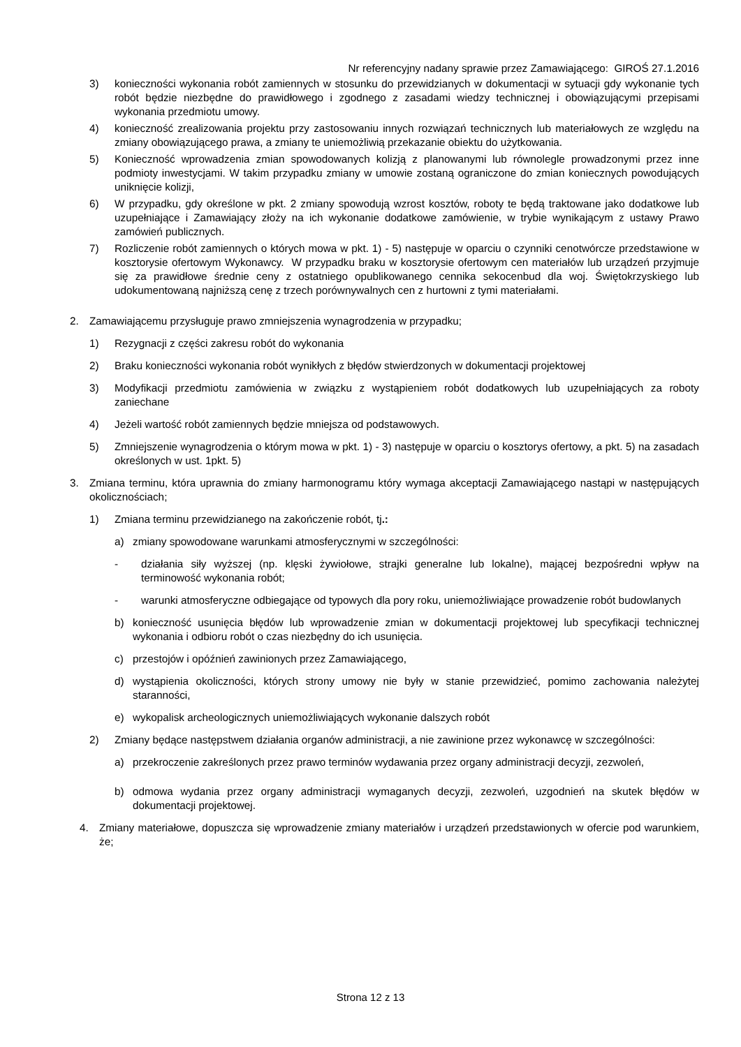Nr referencyjny nadany sprawie przez Zamawiającego: GIROŚ 27.1.2016
3) konieczności wykonania robót zamiennych w stosunku do przewidzianych w dokumentacji w sytuacji gdy wykonanie tych robót będzie niezbędne do prawidłowego i zgodnego z zasadami wiedzy technicznej i obowiązującymi przepisami wykonania przedmiotu umowy.
4) konieczność zrealizowania projektu przy zastosowaniu innych rozwiązań technicznych lub materiałowych ze względu na zmiany obowiązującego prawa, a zmiany te uniemożliwią przekazanie obiektu do użytkowania.
5) Konieczność wprowadzenia zmian spowodowanych kolizją z planowanymi lub równolegle prowadzonymi przez inne podmioty inwestycjami. W takim przypadku zmiany w umowie zostaną ograniczone do zmian koniecznych powodujących uniknięcie kolizji,
6) W przypadku, gdy określone w pkt. 2 zmiany spowodują wzrost kosztów, roboty te będą traktowane jako dodatkowe lub uzupełniające i Zamawiający złoży na ich wykonanie dodatkowe zamówienie, w trybie wynikającym z ustawy Prawo zamówień publicznych.
7) Rozliczenie robót zamiennych o których mowa w pkt. 1) - 5) następuje w oparciu o czynniki cenotwórcze przedstawione w kosztorysie ofertowym Wykonawcy. W przypadku braku w kosztorysie ofertowym cen materiałów lub urządzeń przyjmuje się za prawidłowe średnie ceny z ostatniego opublikowanego cennika sekocenbud dla woj. Świętokrzyskiego lub udokumentowaną najniższą cenę z trzech porównywalnych cen z hurtowni z tymi materiałami.
2. Zamawiającemu przysługuje prawo zmniejszenia wynagrodzenia w przypadku;
1) Rezygnacji z części zakresu robót do wykonania
2) Braku konieczności wykonania robót wynikłych z błędów stwierdzonych w dokumentacji projektowej
3) Modyfikacji przedmiotu zamówienia w związku z wystąpieniem robót dodatkowych lub uzupełniających za roboty zaniechane
4) Jeżeli wartość robót zamiennych będzie mniejsza od podstawowych.
5) Zmniejszenie wynagrodzenia o którym mowa w pkt. 1) - 3) następuje w oparciu o kosztorys ofertowy, a pkt. 5) na zasadach określonych w ust. 1pkt. 5)
3. Zmiana terminu, która uprawnia do zmiany harmonogramu który wymaga akceptacji Zamawiającego nastąpi w następujących okolicznościach;
1) Zmiana terminu przewidzianego na zakończenie robót, tj.:
a) zmiany spowodowane warunkami atmosferycznymi w szczególności:
- działania siły wyższej (np. klęski żywiołowe, strajki generalne lub lokalne), mającej bezpośredni wpływ na terminowość wykonania robót;
- warunki atmosferyczne odbiegające od typowych dla pory roku, uniemożliwiające prowadzenie robót budowlanych
b) konieczność usunięcia błędów lub wprowadzenie zmian w dokumentacji projektowej lub specyfikacji technicznej wykonania i odbioru robót o czas niezbędny do ich usunięcia.
c) przestojów i opóźnień zawinionych przez Zamawiającego,
d) wystąpienia okoliczności, których strony umowy nie były w stanie przewidzieć, pomimo zachowania należytej staranności,
e) wykopalisk archeologicznych uniemożliwiających wykonanie dalszych robót
2) Zmiany będące następstwem działania organów administracji, a nie zawinione przez wykonawcę w szczególności:
a) przekroczenie zakreślonych przez prawo terminów wydawania przez organy administracji decyzji, zezwoleń,
b) odmowa wydania przez organy administracji wymaganych decyzji, zezwoleń, uzgodnień na skutek błędów w dokumentacji projektowej.
4. Zmiany materiałowe, dopuszcza się wprowadzenie zmiany materiałów i urządzeń przedstawionych w ofercie pod warunkiem, że;
Strona 12 z 13